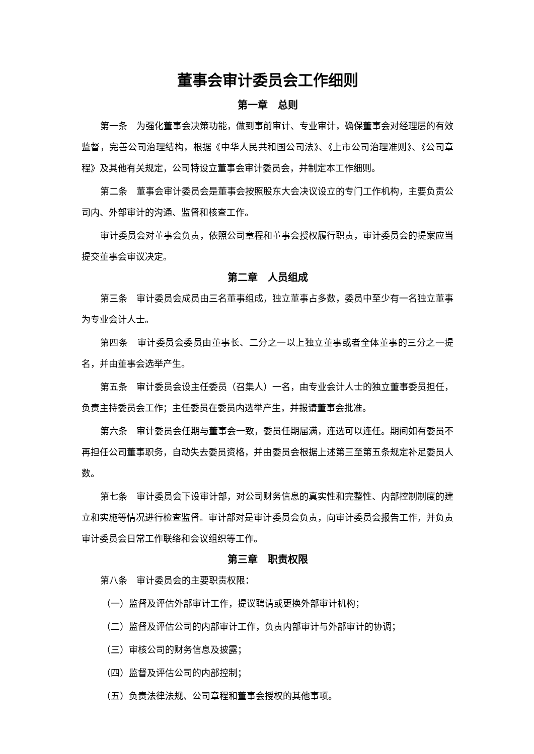董事会审计委员会工作细则
第一章　总则
第一条　为强化董事会决策功能，做到事前审计、专业审计，确保董事会对经理层的有效监督，完善公司治理结构，根据《中华人民共和国公司法》、《上市公司治理准则》、《公司章程》及其他有关规定，公司特设立董事会审计委员会，并制定本工作细则。
第二条　董事会审计委员会是董事会按照股东大会决议设立的专门工作机构，主要负责公司内、外部审计的沟通、监督和核查工作。
审计委员会对董事会负责，依照公司章程和董事会授权履行职责，审计委员会的提案应当提交董事会审议决定。
第二章　人员组成
第三条　审计委员会成员由三名董事组成，独立董事占多数，委员中至少有一名独立董事为专业会计人士。
第四条　审计委员会委员由董事长、二分之一以上独立董事或者全体董事的三分之一提名，并由董事会选举产生。
第五条　审计委员会设主任委员（召集人）一名，由专业会计人士的独立董事委员担任，负责主持委员会工作；主任委员在委员内选举产生，并报请董事会批准。
第六条　审计委员会任期与董事会一致，委员任期届满，连选可以连任。期间如有委员不再担任公司董事职务，自动失去委员资格，并由委员会根据上述第三至第五条规定补足委员人数。
第七条　审计委员会下设审计部，对公司财务信息的真实性和完整性、内部控制制度的建立和实施等情况进行检查监督。审计部对是审计委员会负责，向审计委员会报告工作，并负责审计委员会日常工作联络和会议组织等工作。
第三章　职责权限
第八条　审计委员会的主要职责权限：
（一）监督及评估外部审计工作，提议聘请或更换外部审计机构；
（二）监督及评估公司的内部审计工作，负责内部审计与外部审计的协调；
（三）审核公司的财务信息及披露；
（四）监督及评估公司的内部控制；
（五）负责法律法规、公司章程和董事会授权的其他事项。